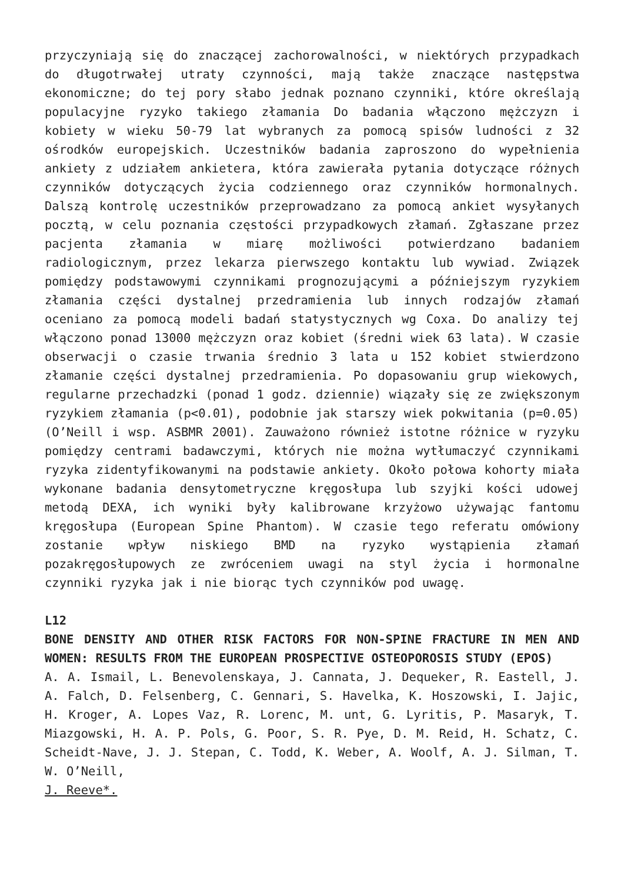przyczyniają się do znaczącej zachorowalności, w niektórych przypadkach do długotrwałej utraty czynności, mają także znaczące następstwa ekonomiczne; do tej pory słabo jednak poznano czynniki, które określają populacyjne ryzyko takiego złamania Do badania włączono mężczyzn i kobiety w wieku 50-79 lat wybranych za pomocą spisów ludności z 32 ośrodków europejskich. Uczestników badania zaproszono do wypełnienia ankiety z udziałem ankietera, która zawierała pytania dotyczące różnych czynników dotyczących życia codziennego oraz czynników hormonalnych. Dalszą kontrolę uczestników przeprowadzano za pomocą ankiet wysyłanych pocztą, w celu poznania częstości przypadkowych złamań. Zgłaszane przez pacjenta złamania w miarę możliwości potwierdzano badaniem radiologicznym, przez lekarza pierwszego kontaktu lub wywiad. Związek pomiędzy podstawowymi czynnikami prognozującymi a późniejszym ryzykiem złamania części dystalnej przedramienia lub innych rodzajów złamań oceniano za pomocą modeli badań statystycznych wg Coxa. Do analizy tej włączono ponad 13000 mężczyzn oraz kobiet (średni wiek 63 lata). W czasie obserwacji o czasie trwania średnio 3 lata u 152 kobiet stwierdzono złamanie części dystalnej przedramienia. Po dopasowaniu grup wiekowych, regularne przechadzki (ponad 1 godz. dziennie) wiązały się ze zwiększonym ryzykiem złamania (p<0.01), podobnie jak starszy wiek pokwitania (p=0.05) (O’Neill i wsp. ASBMR 2001). Zauważono również istotne różnice w ryzyku pomiędzy centrami badawczymi, których nie można wytłumaczyć czynnikami ryzyka zidentyfikowanymi na podstawie ankiety. Około połowa kohorty miała wykonane badania densytometryczne kręgosłupa lub szyjki kości udowej metodą DEXA, ich wyniki były kalibrowane krzyżowo używając fantomu kręgosłupa (European Spine Phantom). W czasie tego referatu omówiony zostanie wpływ niskiego BMD na ryzyko wystąpienia złamań pozakręgosłupowych ze zwróceniem uwagi na styl życia i hormonalne czynniki ryzyka jak i nie biorąc tych czynników pod uwagę.
L12
BONE DENSITY AND OTHER RISK FACTORS FOR NON-SPINE FRACTURE IN MEN AND WOMEN: RESULTS FROM THE EUROPEAN PROSPECTIVE OSTEOPOROSIS STUDY (EPOS)
A. A. Ismail, L. Benevolenskaya, J. Cannata, J. Dequeker, R. Eastell, J. A. Falch, D. Felsenberg, C. Gennari, S. Havelka, K. Hoszowski, I. Jajic, H. Kroger, A. Lopes Vaz, R. Lorenc, M. unt, G. Lyritis, P. Masaryk, T. Miazgowski, H. A. P. Pols, G. Poor, S. R. Pye, D. M. Reid, H. Schatz, C. Scheidt-Nave, J. J. Stepan, C. Todd, K. Weber, A. Woolf, A. J. Silman, T. W. O’Neill,
J. Reeve*.